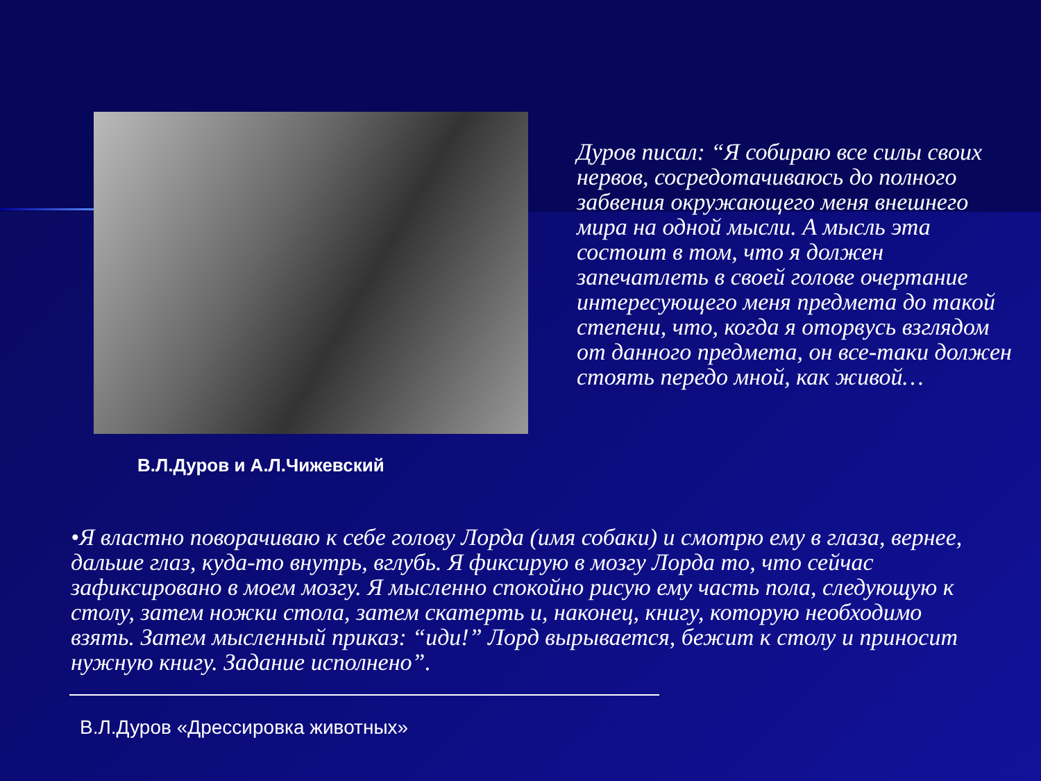Дуров писал: “Я собираю все силы своих нервов, сосредотачиваюсь до полного забвения окружающего меня внешнего мира на одной мысли. А мысль эта состоит в том, что я должен запечатлеть в своей голове очертание интересующего меня предмета до такой степени, что, когда я оторвусь взглядом от данного предмета, он все-таки должен стоять передо мной, как живой…
В.Л.Дуров и А.Л.Чижевский
•Я властно поворачиваю к себе голову Лорда (имя собаки) и смотрю ему в глаза, вернее, дальше глаз, куда-то внутрь, вглубь. Я фиксирую в мозгу Лорда то, что сейчас зафиксировано в моем мозгу. Я мысленно спокойно рисую ему часть пола, следующую к столу, затем ножки стола, затем скатерть и, наконец, книгу, которую необходимо взять. Затем мысленный приказ: “иди!” Лорд вырывается, бежит к столу и приносит нужную книгу. Задание исполнено”.
В.Л.Дуров «Дрессировка животных»